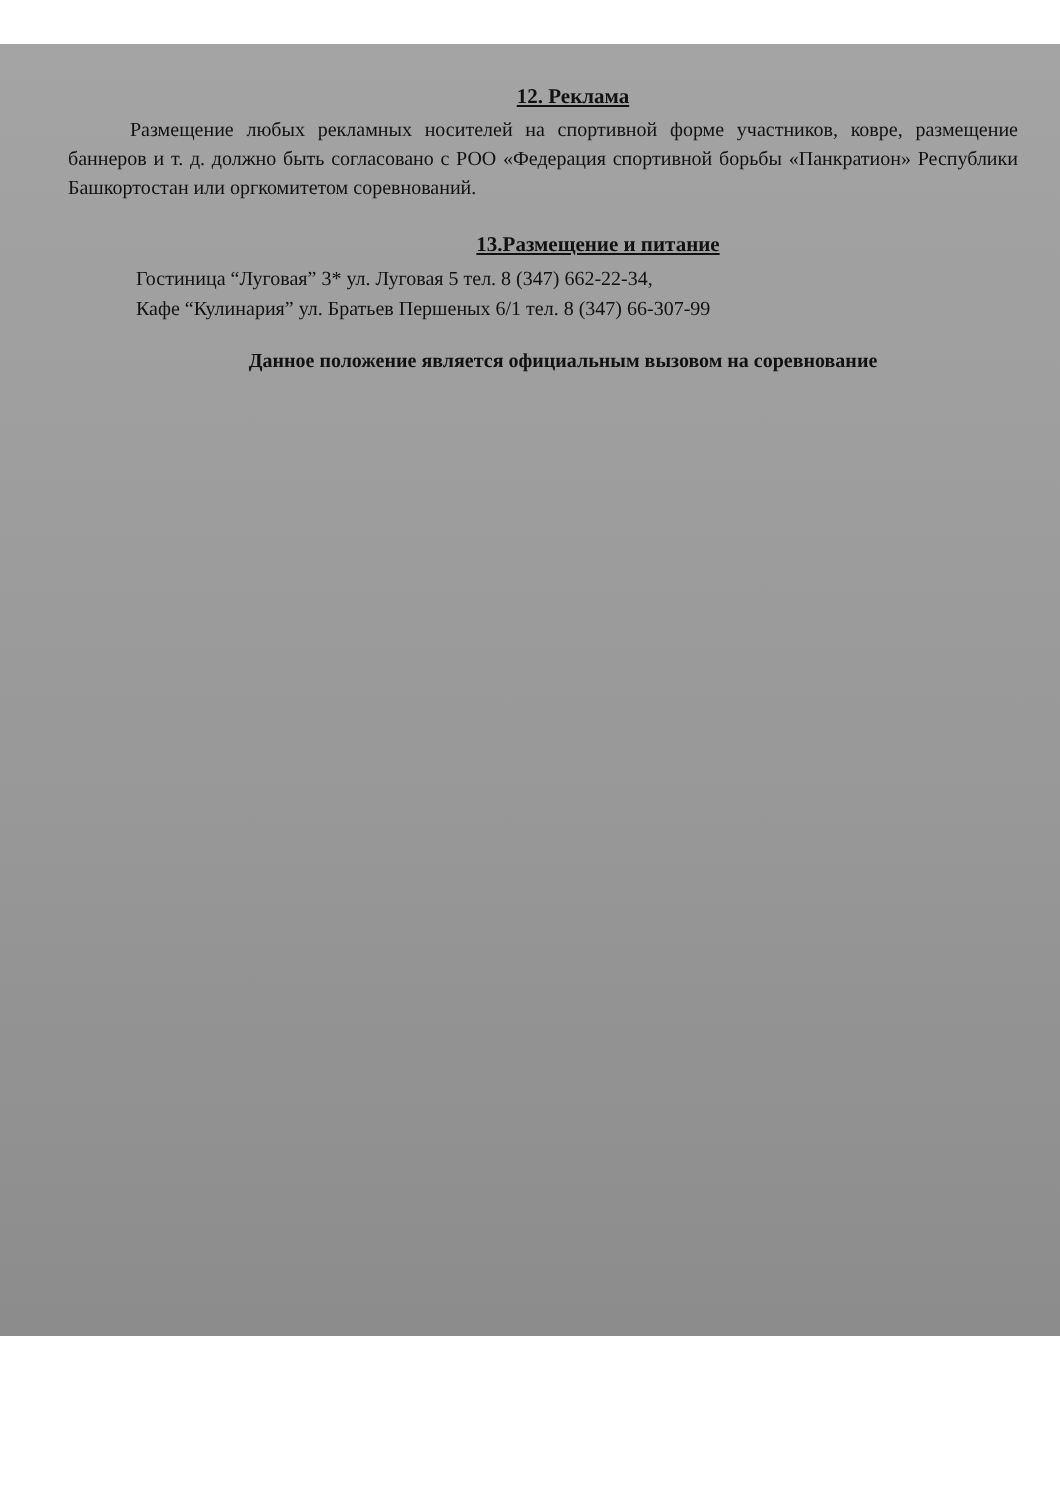12. Реклама
Размещение любых рекламных носителей на спортивной форме участников, ковре, размещение баннеров и т. д. должно быть согласовано с РОО «Федерация спортивной борьбы «Панкратион» Республики Башкортостан или оргкомитетом соревнований.
13.Размещение и питание
Гостиница “Луговая” 3* ул. Луговая 5 тел. 8 (347) 662-22-34,
Кафе “Кулинария” ул. Братьев Першеных 6/1 тел. 8 (347) 66-307-99
Данное положение является официальным вызовом на соревнование